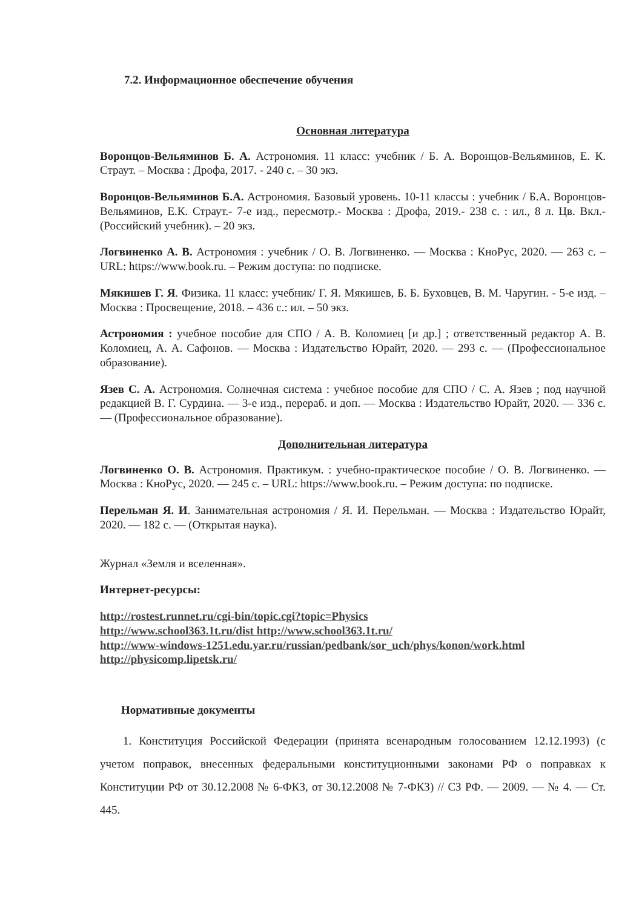7.2. Информационное обеспечение обучения
Основная литература
Воронцов-Вельяминов Б. А. Астрономия. 11 класс: учебник / Б. А. Воронцов-Вельяминов, Е. К. Страут. – Москва : Дрофа, 2017. - 240 с. – 30 экз.
Воронцов-Вельяминов Б.А. Астрономия. Базовый уровень. 10-11 классы : учебник / Б.А. Воронцов- Вельяминов, Е.К. Страут.- 7-е изд., пересмотр.- Москва : Дрофа, 2019.- 238 с. : ил., 8 л. Цв. Вкл.- (Российский учебник). – 20 экз.
Логвиненко А. В. Астрономия : учебник / О. В. Логвиненко. — Москва : КноРус, 2020. — 263 с. – URL: https://www.book.ru. – Режим доступа: по подписке.
Мякишев Г. Я. Физика. 11 класс: учебник/ Г. Я. Мякишев, Б. Б. Буховцев, В. М. Чаругин. - 5-е изд. – Москва : Просвещение, 2018. – 436 с.: ил. – 50 экз.
Астрономия : учебное пособие для СПО / А. В. Коломиец [и др.] ; ответственный редактор А. В. Коломиец, А. А. Сафонов. — Москва : Издательство Юрайт, 2020. — 293 с. — (Профессиональное образование).
Язев С. А. Астрономия. Солнечная система : учебное пособие для СПО / С. А. Язев ; под научной редакцией В. Г. Сурдина. — 3-е изд., перераб. и доп. — Москва : Издательство Юрайт, 2020. — 336 с. — (Профессиональное образование).
Дополнительная литература
Логвиненко О. В. Астрономия. Практикум. : учебно-практическое пособие / О. В. Логвиненко. — Москва : КноРус, 2020. — 245 с. – URL: https://www.book.ru. – Режим доступа: по подписке.
Перельман Я. И. Занимательная астрономия / Я. И. Перельман. — Москва : Издательство Юрайт, 2020. — 182 с. — (Открытая наука).
Журнал «Земля и вселенная».
Интернет-ресурсы:
http://rostest.runnet.ru/cgi-bin/topic.cgi?topic=Physics
http://www.school363.1t.ru/dist http://www.school363.1t.ru/
http://www-windows-1251.edu.yar.ru/russian/pedbank/sor_uch/phys/konon/work.html
http://physicomp.lipetsk.ru/
Нормативные документы
1. Конституция Российской Федерации (принята всенародным голосованием 12.12.1993) (с учетом поправок, внесенных федеральными конституционными законами РФ о поправках к Конституции РФ от 30.12.2008 № 6-ФКЗ, от 30.12.2008 № 7-ФКЗ) // СЗ РФ. — 2009. — № 4. — Ст. 445.